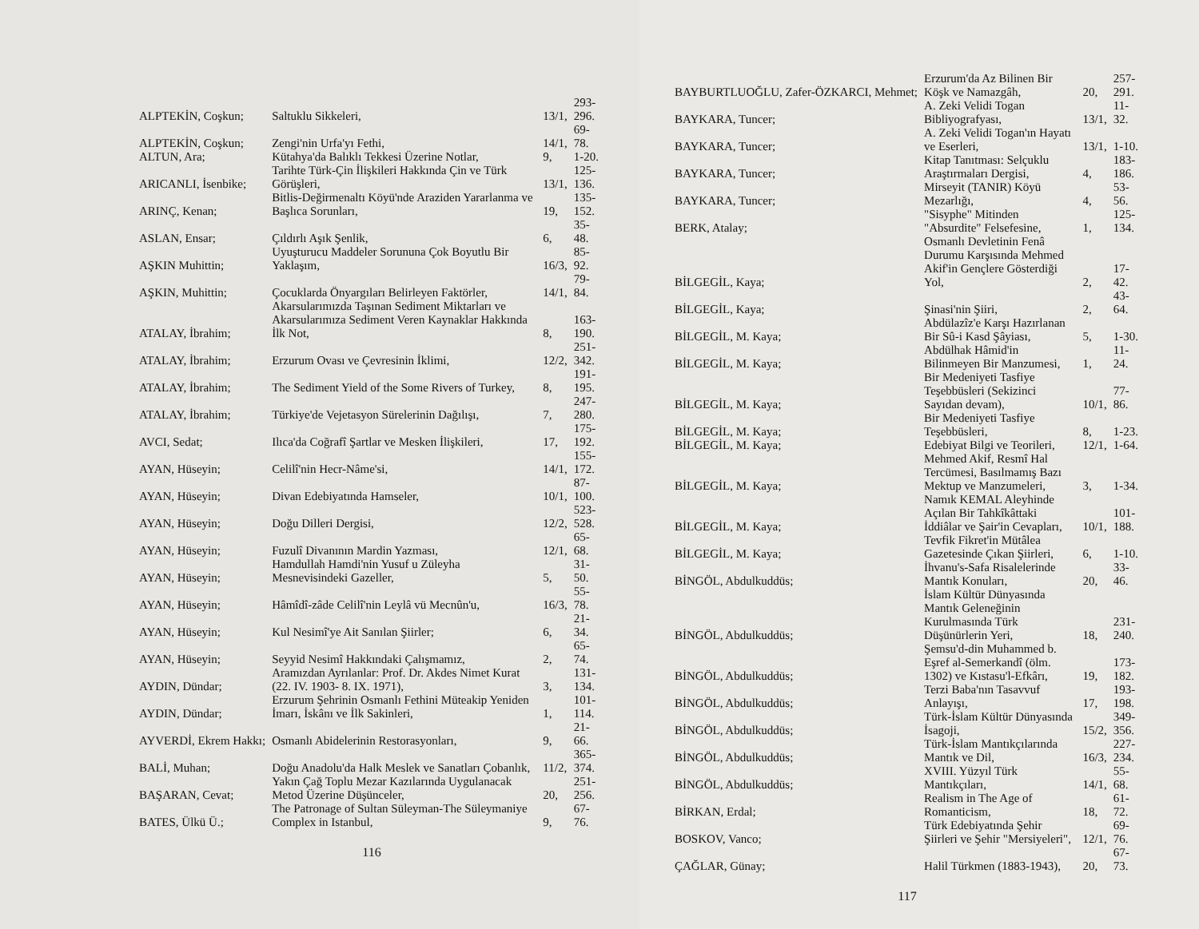| ALPTEKİN, Coşkun; | Saltuklu Sikkeleri, | 13/1, | 293-296. |
| ALPTEKİN, Coşkun; | Zengi'nin Urfa'yı Fethi, | 14/1, | 69-78. |
| ALTUN, Ara; | Kütahya'da Balıklı Tekkesi Üzerine Notlar, | 9, | 1-20. |
| ARICANLI, İsenbike; | Tarihte Türk-Çin İlişkileri Hakkında Çin ve Türk Görüşleri, | 13/1, | 125-136. |
| ARINÇ, Kenan; | Bitlis-Değirmenaltı Köyü'nde Araziden Yararlanma ve Başlıca Sorunları, | 19, | 135-152. |
| ASLAN, Ensar; | Çıldırlı Aşık Şenlik, | 6, | 35-48. |
| AŞKIN Muhittin; | Uyuşturucu Maddeler Sorununa Çok Boyutlu Bir Yaklaşım, | 16/3, | 85-92. |
| AŞKIN, Muhittin; | Çocuklarda Önyargıları Belirleyen Faktörler, | 14/1, | 79-84. |
| ATALAY, İbrahim; | Akarsularımızda Taşınan Sediment Miktarları ve Akarsularımıza Sediment Veren Kaynaklar Hakkında İlk Not, | 8, | 163-190. |
| ATALAY, İbrahim; | Erzurum Ovası ve Çevresinin İklimi, | 12/2, | 251-342. |
| ATALAY, İbrahim; | The Sediment Yield of the Some Rivers of Turkey, | 8, | 191-195. |
| ATALAY, İbrahim; | Türkiye'de Vejetasyon Sürelerinin Dağılışı, | 7, | 247-280. |
| AVCI, Sedat; | Ilıca'da Coğrafî Şartlar ve Mesken İlişkileri, | 17, | 175-192. |
| AYAN, Hüseyin; | Celilî'nin Hecr-Nâme'si, | 14/1, | 155-172. |
| AYAN, Hüseyin; | Divan Edebiyatında Hamseler, | 10/1, | 87-100. |
| AYAN, Hüseyin; | Doğu Dilleri Dergisi, | 12/2, | 523-528. |
| AYAN, Hüseyin; | Fuzulî Divanının Mardin Yazması, | 12/1, | 65-68. |
| AYAN, Hüseyin; | Hamdullah Hamdi'nin Yusuf u Züleyha Mesnevisindeki Gazeller, | 5, | 31-50. |
| AYAN, Hüseyin; | Hâmîdî-zâde Celilî'nin Leylâ vü Mecnûn'u, | 16/3, | 55-78. |
| AYAN, Hüseyin; | Kul Nesimî'ye Ait Sanılan Şiirler; | 6, | 21-34. |
| AYAN, Hüseyin; | Seyyid Nesimî Hakkındaki Çalışmamız, | 2, | 65-74. |
| AYDIN, Dündar; | Aramızdan Ayrılanlar: Prof. Dr. Akdes Nimet Kurat (22. IV. 1903- 8. IX. 1971), | 3, | 131-134. |
| AYDIN, Dündar; | Erzurum Şehrinin Osmanlı Fethini Müteakip Yeniden İmarı, İskânı ve İlk Sakinleri, | 1, | 101-114. |
| AYVERDİ, Ekrem Hakkı; | Osmanlı Abidelerinin Restorasyonları, | 9, | 21-66. |
| BALİ, Muhan; | Doğu Anadolu'da Halk Meslek ve Sanatları Çobanlık, | 11/2, | 365-374. |
| BAŞARAN, Cevat; | Yakın Çağ Toplu Mezar Kazılarında Uygulanacak Metod Üzerine Düşünceler, | 20, | 251-256. |
| BATES, Ülkü Ü.; | The Patronage of Sultan Süleyman-The Süleymaniye Complex in Istanbul, | 9, | 67-76. |
116
| BAYBURTLUOĞLU, Zafer-ÖZKARCI, Mehmet; | Erzurum'da Az Bilinen Bir Köşk ve Namazgâh, | 20, | 257-291. |
| BAYKARA, Tuncer; | A. Zeki Velidi Togan Bibliyografyası, | 13/1, | 11-32. |
| BAYKARA, Tuncer; | A. Zeki Velidi Togan'ın Hayatı ve Eserleri, | 13/1, | 1-10. |
| BAYKARA, Tuncer; | Kitap Tanıtması: Selçuklu Araştırmaları Dergisi, | 4, | 183-186. |
| BAYKARA, Tuncer; | Mirseyit (TANIR) Köyü Mezarlığı, | 4, | 53-56. |
| BERK, Atalay; | "Sisyphe" Mitinden "Absurdite" Felsefesine, | 1, | 125-134. |
| BİLGEGİL, Kaya; | Osmanlı Devletinin Fenâ Durumu Karşısında Mehmed Akif'in Gençlere Gösterdiği Yol, | 2, | 17-42. |
| BİLGEGİL, Kaya; | Şinasi'nin Şiiri, | 2, | 43-64. |
| BİLGEGİL, M. Kaya; | Abdülazîz'e Karşı Hazırlanan Bir Sû-i Kasd Şâyiası, | 5, | 1-30. |
| BİLGEGİL, M. Kaya; | Abdülhak Hâmid'in Bilinmeyen Bir Manzumesi, | 1, | 11-24. |
| BİLGEGİL, M. Kaya; | Bir Medeniyeti Tasfiye Teşebbüsleri (Sekizinci Sayıdan devam), | 10/1, | 77-86. |
| BİLGEGİL, M. Kaya; | Bir Medeniyeti Tasfiye Teşebbüsleri, | 8, | 1-23. |
| BİLGEGİL, M. Kaya; | Edebiyat Bilgi ve Teorileri, | 12/1, | 1-64. |
| BİLGEGİL, M. Kaya; | Mehmed Akif, Resmî Hal Tercümesi, Basılmamış Bazı Mektup ve Manzumeleri, | 3, | 1-34. |
| BİLGEGİL, M. Kaya; | Namık KEMAL Aleyhinde Açılan Bir Tahkîkâttaki İddiâlar ve Şair'in Cevapları, | 10/1, | 101-188. |
| BİLGEGİL, M. Kaya; | Tevfik Fikret'in Mütâlea Gazetesinde Çıkan Şiirleri, | 6, | 1-10. |
| BİNGÖL, Abdulkuddüs; | İhvanu's-Safa Risalelerinde Mantık Konuları, | 20, | 33-46. |
| BİNGÖL, Abdulkuddüs; | İslam Kültür Dünyasında Mantık Geleneğinin Kurulmasında Türk Düşünürlerin Yeri, | 18, | 231-240. |
| BİNGÖL, Abdulkuddüs; | Şemsu'd-din Muhammed b. Eşref al-Semerkandî (ölm. 1302) ve Kıstasu'l-Efkârı, | 19, | 173-182. |
| BİNGÖL, Abdulkuddüs; | Terzi Baba'nın Tasavvuf Anlayışı, | 17, | 193-198. |
| BİNGÖL, Abdulkuddüs; | Türk-İslam Kültür Dünyasında İsagoji, | 15/2, | 349-356. |
| BİNGÖL, Abdulkuddüs; | Türk-İslam Mantıkçılarında Mantık ve Dil, | 16/3, | 227-234. |
| BİNGÖL, Abdulkuddüs; | XVIII. Yüzyıl Türk Mantıkçıları, | 14/1, | 55-68. |
| BİRKAN, Erdal; | Realism in The Age of Romanticism, | 18, | 61-72. |
| BOSKOV, Vanco; | Türk Edebiyatında Şehir Şiirleri ve Şehir "Mersiyeleri", | 12/1, | 69-76. |
| ÇAĞLAR, Günay; | Halil Türkmen (1883-1943), | 20, | 67-73. |
117